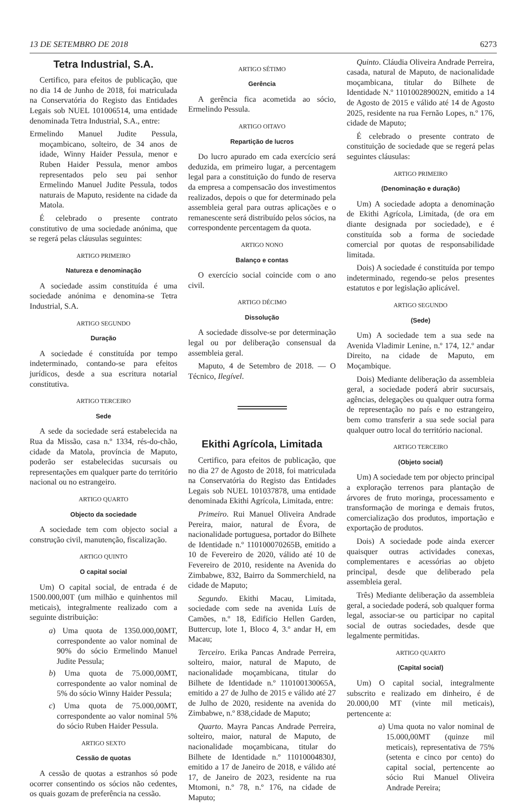13 DE SETEMBRO DE 2018 6273
Tetra Industrial, S.A.
Certifico, para efeitos de publicação, que no dia 14 de Junho de 2018, foi matriculada na Conservatória do Registo das Entidades Legais sob NUEL 101006514, uma entidade denominada Tetra Industrial, S.A., entre:
Ermelindo Manuel Judite Pessula, moçambicano, solteiro, de 34 anos de idade, Winny Haider Pessula, menor e Ruben Haider Pessula, menor ambos representados pelo seu pai senhor Ermelindo Manuel Judite Pessula, todos naturais de Maputo, residente na cidade da Matola.
É celebrado o presente contrato constitutivo de uma sociedade anónima, que se regerá pelas cláusulas seguintes:
ARTIGO PRIMEIRO
Natureza e denominação
A sociedade assim constituída é uma sociedade anónima e denomina-se Tetra Industrial, S.A.
ARTIGO SEGUNDO
Duração
A sociedade é constituída por tempo indeterminado, contando-se para efeitos jurídicos, desde a sua escritura notarial constitutiva.
ARTIGO TERCEIRO
Sede
A sede da sociedade será estabelecida na Rua da Missão, casa n.º 1334, rés-do-chão, cidade da Matola, província de Maputo, poderão ser estabelecidas sucursais ou representações em qualquer parte do território nacional ou no estrangeiro.
ARTIGO QUARTO
Objecto da sociedade
A sociedade tem com objecto social a construção civil, manutenção, fiscalização.
ARTIGO QUINTO
O capital social
Um) O capital social, de entrada é de 1500.000,00T (um milhão e quinhentos mil meticais), integralmente realizado com a seguinte distribuição:
a) Uma quota de 1350.000,00MT, correspondente ao valor nominal de 90% do sócio Ermelindo Manuel Judite Pessula;
b) Uma quota de 75.000,00MT, correspondente ao valor nominal de 5% do sócio Winny Haider Pessula;
c) Uma quota de 75.000,00MT, correspondente ao valor nominal 5% do sócio Ruben Haider Pessula.
ARTIGO SEXTO
Cessão de quotas
A cessão de quotas a estranhos só pode ocorrer consentindo os sócios não cedentes, os quais gozam de preferência na cessão.
ARTIGO SÉTIMO
Gerência
A gerência fica acometida ao sócio, Ermelindo Pessula.
ARTIGO OITAVO
Repartição de lucros
Do lucro apurado em cada exercício será deduzida, em primeiro lugar, a percentagem legal para a constituição do fundo de reserva da empresa a compensacão dos investimentos realizados, depois o que for determinado pela assembleia geral para outras aplicações e o remanescente será distribuído pelos sócios, na correspondente percentagem da quota.
ARTIGO NONO
Balanço e contas
O exercício social coincide com o ano civil.
ARTIGO DÉCIMO
Dissolução
A sociedade dissolve-se por determinação legal ou por deliberação consensual da assembleia geral.
Maputo, 4 de Setembro de 2018. — O Técnico, Ilegível.
Ekithi Agrícola, Limitada
Certifico, para efeitos de publicação, que no dia 27 de Agosto de 2018, foi matriculada na Conservatória do Registo das Entidades Legais sob NUEL 101037878, uma entidade denominada Ekithi Agrícola, Limitada, entre:
Primeiro. Rui Manuel Oliveira Andrade Pereira, maior, natural de Évora, de nacionalidade portuguesa, portador do Bilhete de Identidade n.º 110100070265B, emitido a 10 de Fevereiro de 2020, válido até 10 de Fevereiro de 2010, residente na Avenida do Zimbabwe, 832, Bairro da Sommerchield, na cidade de Maputo;
Segundo. Ekithi Macau, Limitada, sociedade com sede na avenida Luís de Camões, n.º 18, Edifício Hellen Garden, Buttercup, lote 1, Bloco 4, 3.º andar H, em Macau;
Terceiro. Erika Pancas Andrade Perreira, solteiro, maior, natural de Maputo, de nacionalidade moçambicana, titular do Bilhete de Identidade n.º 110100130065A, emitido a 27 de Julho de 2015 e válido até 27 de Julho de 2020, residente na avenida do Zimbabwe, n.º 838,cidade de Maputo;
Quarto. Mayra Pancas Andrade Perreira, solteiro, maior, natural de Maputo, de nacionalidade moçambicana, titular do Bilhete de Identidade n.º 11010004830J, emitido a 17 de Janeiro de 2018, e válido até 17, de Janeiro de 2023, residente na rua Mtomoni, n.º 78, n.º 176, na cidade de Maputo;
Quinto. Cláudia Oliveira Andrade Perreira, casada, natural de Maputo, de nacionalidade moçambicana, titular do Bilhete de Identidade N.º 110100289002N, emitido a 14 de Agosto de 2015 e válido até 14 de Agosto 2025, residente na rua Fernão Lopes, n.º 176, cidade de Maputo;
É celebrado o presente contrato de constituição de sociedade que se regerá pelas seguintes cláusulas:
ARTIGO PRIMEIRO
(Denominação e duração)
Um) A sociedade adopta a denominação de Ekithi Agrícola, Limitada, (de ora em diante designada por sociedade), e é constituída sob a forma de sociedade comercial por quotas de responsabilidade limitada.
Dois) A sociedade é constituída por tempo indeterminado, regendo-se pelos presentes estatutos e por legislação aplicável.
ARTIGO SEGUNDO
(Sede)
Um) A sociedade tem a sua sede na Avenida Vladimir Lenine, n.º 174, 12.º andar Direito, na cidade de Maputo, em Moçambique.
Dois) Mediante deliberação da assembleia geral, a sociedade poderá abrir sucursais, agências, delegações ou qualquer outra forma de representação no país e no estrangeiro, bem como transferir a sua sede social para qualquer outro local do território nacional.
ARTIGO TERCEIRO
(Objeto social)
Um) A sociedade tem por objecto principal a exploração terrenos para plantação de árvores de fruto moringa, processamento e transformação de moringa e demais frutos, comercialização dos produtos, importação e exportação de produtos.
Dois) A sociedade pode ainda exercer quaisquer outras actividades conexas, complementares e acessórias ao objeto principal, desde que deliberado pela assembleia geral.
Três) Mediante deliberação da assembleia geral, a sociedade poderá, sob qualquer forma legal, associar-se ou participar no capital social de outras sociedades, desde que legalmente permitidas.
ARTIGO QUARTO
(Capital social)
Um) O capital social, integralmente subscrito e realizado em dinheiro, é de 20.000,00 MT (vinte mil meticais), pertencente a:
a) Uma quota no valor nominal de 15.000,00MT (quinze mil meticais), representativa de 75% (setenta e cinco por cento) do capital social, pertencente ao sócio Rui Manuel Oliveira Andrade Pereira;